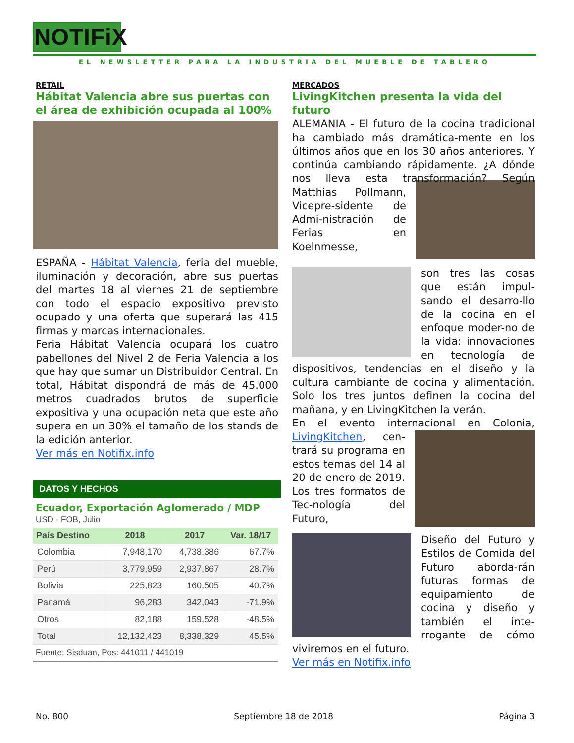NOTIFiX
EL NEWSLETTER PARA LA INDUSTRIA DEL MUEBLE DE TABLERO
RETAIL
Hábitat Valencia abre sus puertas con el área de exhibición ocupada al 100%
ESPAÑA - Hábitat Valencia, feria del mueble, iluminación y decoración, abre sus puertas del martes 18 al viernes 21 de septiembre con todo el espacio expositivo previsto ocupado y una oferta que superará las 415 firmas y marcas internacionales.
Feria Hábitat Valencia ocupará los cuatro pabellones del Nivel 2 de Feria Valencia a los que hay que sumar un Distribuidor Central. En total, Hábitat dispondrá de más de 45.000 metros cuadrados brutos de superficie expositiva y una ocupación neta que este año supera en un 30% el tamaño de los stands de la edición anterior.
Ver más en Notifix.info
DATOS Y HECHOS
Ecuador, Exportación Aglomerado / MDP
USD - FOB, Julio
| País Destino | 2018 | 2017 | Var. 18/17 |
| --- | --- | --- | --- |
| Colombia | 7,948,170 | 4,738,386 | 67.7% |
| Perú | 3,779,959 | 2,937,867 | 28.7% |
| Bolivia | 225,823 | 160,505 | 40.7% |
| Panamá | 96,283 | 342,043 | -71.9% |
| Otros | 82,188 | 159,528 | -48.5% |
| Total | 12,132,423 | 8,338,329 | 45.5% |
Fuente: Sisduan, Pos: 441011 / 441019
MERCADOS
LivingKitchen presenta la vida del futuro
ALEMANIA - El futuro de la cocina tradicional ha cambiado más dramática-mente en los últimos años que en los 30 años anteriores. Y continúa cambiando rápidamente. ¿A dónde nos lleva esta transformación? Según Matthias Pollmann, Vicepre-sidente de Admi-nistración de Ferias en Koelnmesse,
son tres las cosas que están impul-sando el desarro-llo de la cocina en el enfoque moder-no de la vida: innovaciones en tecnología de dispositivos, tendencias en el diseño y la cultura cambiante de cocina y alimentación. Solo los tres juntos definen la cocina del mañana, y en LivingKitchen la verán.
En el evento internacional en Colonia, LivingKitchen, cen-trará su programa en estos temas del 14 al 20 de enero de 2019. Los tres formatos de Tec-nología del Futuro,
Diseño del Futuro y Estilos de Comida del Futuro aborda-rán futuras formas de equipamiento de cocina y diseño y también el inte-rrogante de cómo viviremos en el futuro.
Ver más en Notifix.info
No. 800 Septiembre 18 de 2018 Página 3